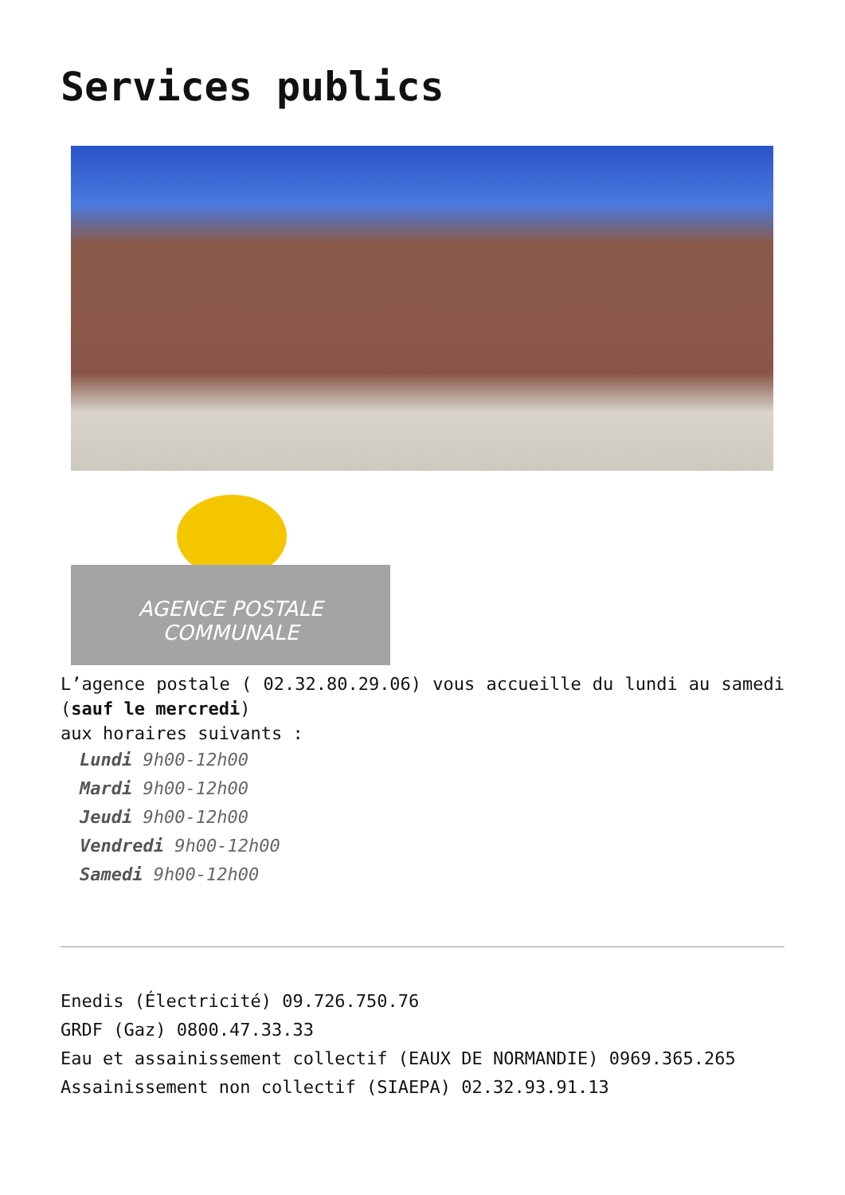Services publics
AGENCE POSTALE
COMMUNALE
L’agence postale ( 02.32.80.29.06) vous accueille du lundi au samedi (sauf le mercredi)
aux horaires suivants :
Lundi 9h00-12h00
Mardi 9h00-12h00
Jeudi 9h00-12h00
Vendredi 9h00-12h00
Samedi 9h00-12h00
Enedis (Électricité) 09.726.750.76
GRDF (Gaz) 0800.47.33.33
Eau et assainissement collectif (EAUX DE NORMANDIE) 0969.365.265
Assainissement non collectif (SIAEPA) 02.32.93.91.13